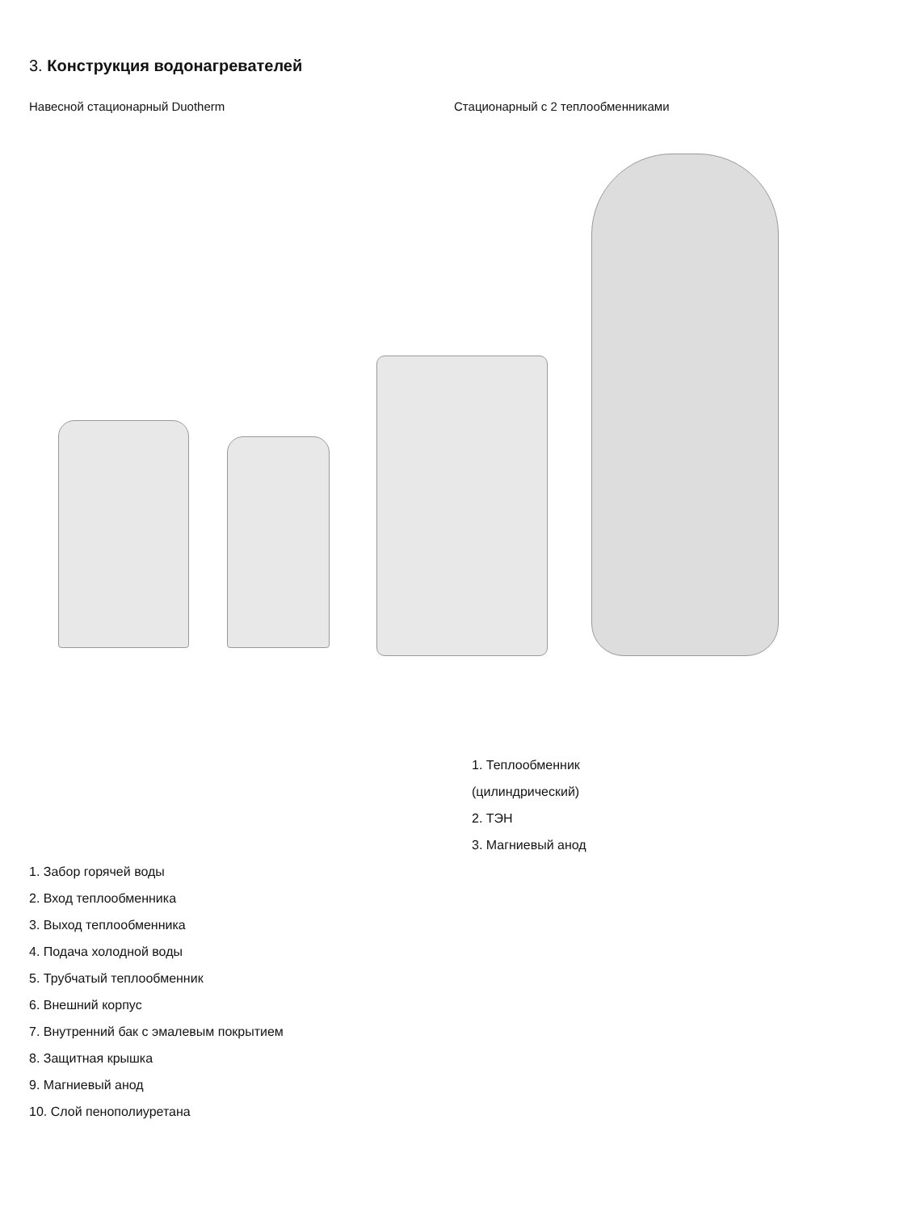3. Конструкция водонагревателей
Навесной стационарный Duotherm Стационарный с 2 теплообменниками
1. Теплообменник
(цилиндрический)
2. ТЭН
3. Магниевый анод
1. Забор горячей воды
2. Вход теплообменника
3. Выход теплообменника
4. Подача холодной воды
5. Трубчатый теплообменник
6. Внешний корпус
7. Внутренний бак с эмалевым покрытием
8. Защитная крышка
9. Магниевый анод
10. Слой пенополиуретана